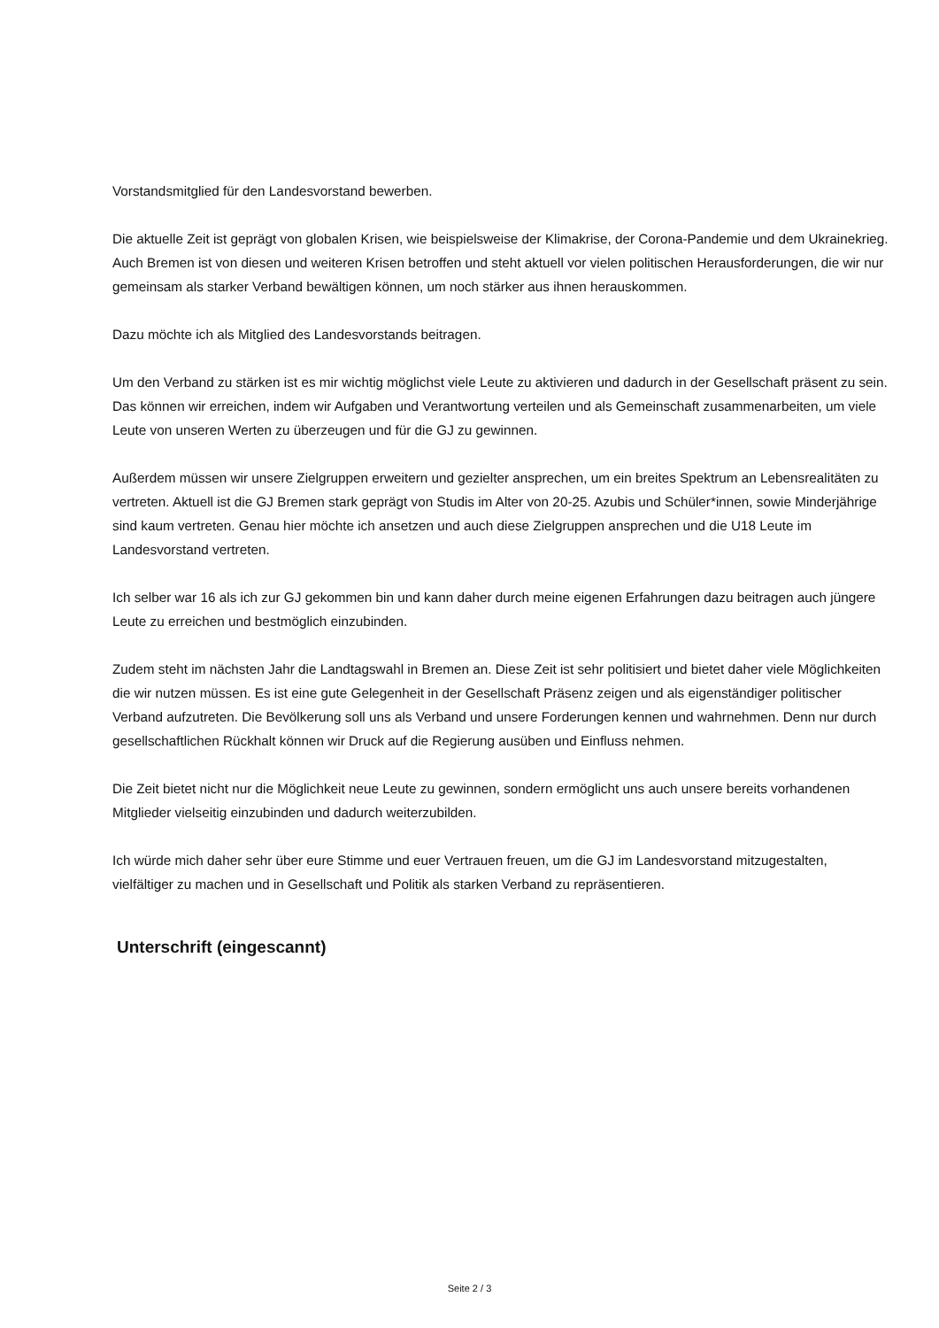Vorstandsmitglied für den Landesvorstand bewerben.
Die aktuelle Zeit ist geprägt von globalen Krisen, wie beispielsweise der Klimakrise, der Corona-Pandemie und dem Ukrainekrieg. Auch Bremen ist von diesen und weiteren Krisen betroffen und steht aktuell vor vielen politischen Herausforderungen, die wir nur gemeinsam als starker Verband bewältigen können, um noch stärker aus ihnen herauskommen.
Dazu möchte ich als Mitglied des Landesvorstands beitragen.
Um den Verband zu stärken ist es mir wichtig möglichst viele Leute zu aktivieren und dadurch in der Gesellschaft präsent zu sein. Das können wir erreichen, indem wir Aufgaben und Verantwortung verteilen und als Gemeinschaft zusammenarbeiten, um viele Leute von unseren Werten zu überzeugen und für die GJ zu gewinnen.
Außerdem müssen wir unsere Zielgruppen erweitern und gezielter ansprechen, um ein breites Spektrum an Lebensrealitäten zu vertreten. Aktuell ist die GJ Bremen stark geprägt von Studis im Alter von 20-25. Azubis und Schüler*innen, sowie Minderjährige sind kaum vertreten. Genau hier möchte ich ansetzen und auch diese Zielgruppen ansprechen und die U18 Leute im Landesvorstand vertreten.
Ich selber war 16 als ich zur GJ gekommen bin und kann daher durch meine eigenen Erfahrungen dazu beitragen auch jüngere Leute zu erreichen und bestmöglich einzubinden.
Zudem steht im nächsten Jahr die Landtagswahl in Bremen an. Diese Zeit ist sehr politisiert und bietet daher viele Möglichkeiten die wir nutzen müssen. Es ist eine gute Gelegenheit in der Gesellschaft Präsenz zeigen und als eigenständiger politischer Verband aufzutreten. Die Bevölkerung soll uns als Verband und unsere Forderungen kennen und wahrnehmen. Denn nur durch gesellschaftlichen Rückhalt können wir Druck auf die Regierung ausüben und Einfluss nehmen.
Die Zeit bietet nicht nur die Möglichkeit neue Leute zu gewinnen, sondern ermöglicht uns auch unsere bereits vorhandenen Mitglieder vielseitig einzubinden und dadurch weiterzubilden.
Ich würde mich daher sehr über eure Stimme und euer Vertrauen freuen, um die GJ im Landesvorstand mitzugestalten, vielfältiger zu machen und in Gesellschaft und Politik als starken Verband zu repräsentieren.
Unterschrift (eingescannt)
Seite 2 / 3